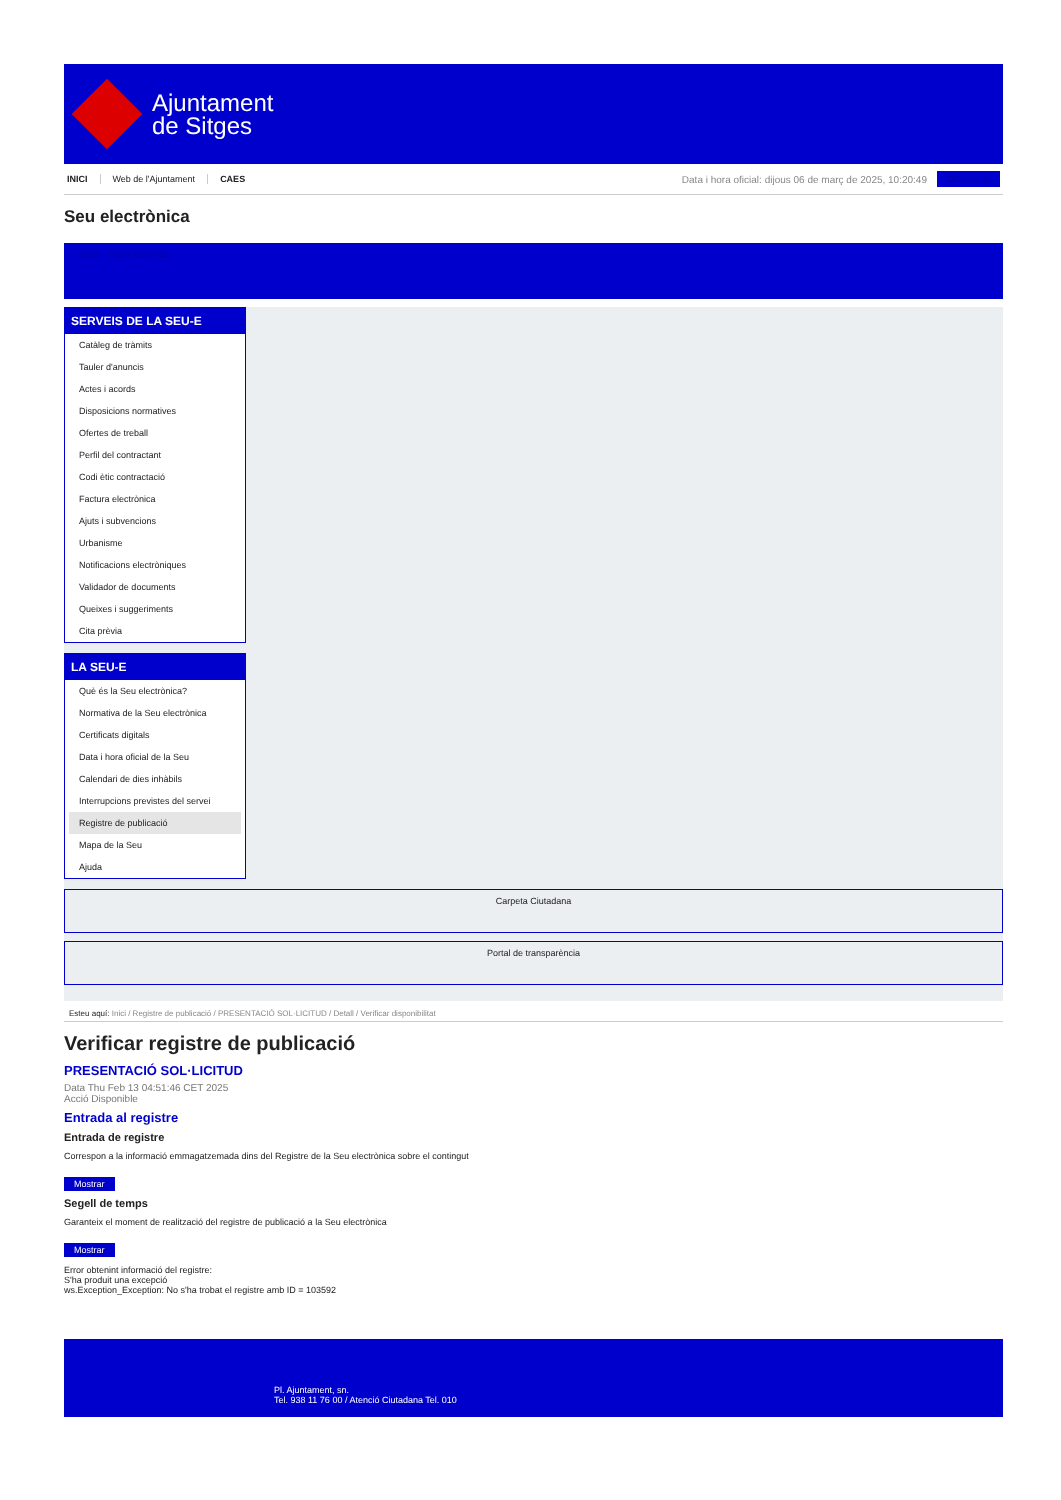Ajuntament
de Sitges
INICI Web de l'Ajuntament CAES
Data i hora oficial: dijous 06 de març de 2025, 10:20:49
Directorios
Seu electrònica
Obtenir còpia autèntica
SERVEIS DE LA SEU-E
Catàleg de tràmits
Tauler d'anuncis
Actes i acords
Disposicions normatives
Ofertes de treball
Perfil del contractant
Codi ètic contractació
Factura electrònica
Ajuts i subvencions
Urbanisme
Notificacions electròniques
Validador de documents
Queixes i suggeriments
Cita prèvia
LA SEU-E
Què és la Seu electrònica?
Normativa de la Seu electrònica
Certificats digitals
Data i hora oficial de la Seu
Calendari de dies inhàbils
Interrupcions previstes del servei
Registre de publicació
Mapa de la Seu
Ajuda
Carpeta Ciutadana
Portal de transparència
Esteu aquí: Inici / Registre de publicació / PRESENTACIÓ SOL·LICITUD / Detall / Verificar disponibilitat
Verificar registre de publicació
PRESENTACIÓ SOL·LICITUD
Data Thu Feb 13 04:51:46 CET 2025
Acció Disponible
Entrada al registre
Entrada de registre
Correspon a la informació emmagatzemada dins del Registre de la Seu electrònica sobre el contingut
Mostrar
Segell de temps
Garanteix el moment de realització del registre de publicació a la Seu electrònica
Mostrar
Error obtenint informació del registre:
S'ha produit una excepció
ws.Exception_Exception: No s'ha trobat el registre amb ID = 103592
Pl. Ajuntament, sn.
Tel. 938 11 76 00 / Atenció Ciutadana Tel. 010